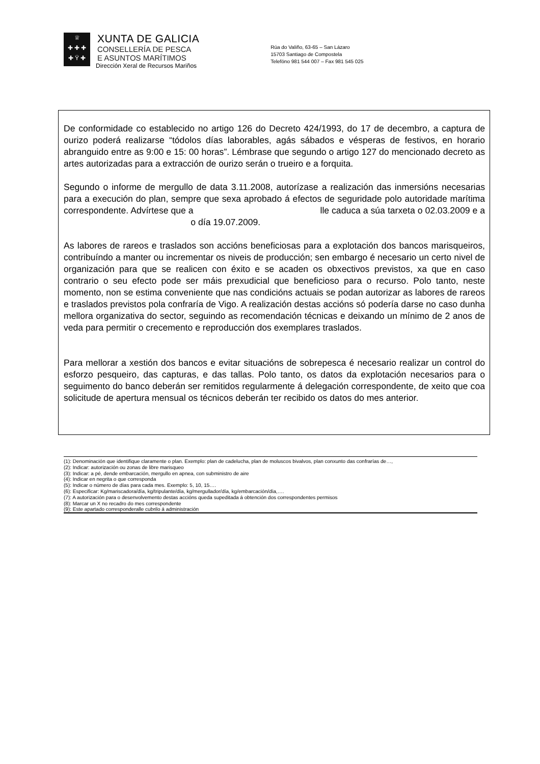♕
✚ ✚ ✚
✚ Ÿ ✚
XUNTA DE GALICIA
CONSELLERÍA DE PESCA
E ASUNTOS MARÍTIMOS
Dirección Xeral de Recursos Mariños
Rúa do Valiño, 63-65 – San Lázaro
15703 Santiago de Compostela
Telefóno 981 544 007 – Fax 981 545 025
De conformidade co establecido no artigo 126 do Decreto 424/1993, do 17 de decembro, a captura de ourizo poderá realizarse “tódolos días laborables, agás sábados e vésperas de festivos, en horario abranguido entre as 9:00 e 15: 00 horas”. Lémbrase que segundo o artigo 127 do mencionado decreto as artes autorizadas para a extracción de ourizo serán o trueiro e a forquita.
Segundo o informe de mergullo de data 3.11.2008, autorízase a realización das inmersións necesarias para a execución do plan, sempre que sexa aprobado á efectos de seguridade polo autoridade marítima correspondente. Advírtese que a lle caduca a súa tarxeta o 02.03.2009 e a o día 19.07.2009.
As labores de rareos e traslados son accións beneficiosas para a explotación dos bancos marisqueiros, contribuíndo a manter ou incrementar os niveis de producción; sen embargo é necesario un certo nivel de organización para que se realicen con éxito e se acaden os obxectivos previstos, xa que en caso contrario o seu efecto pode ser máis prexudicial que beneficioso para o recurso. Polo tanto, neste momento, non se estima conveniente que nas condicións actuais se podan autorizar as labores de rareos e traslados previstos pola confraría de Vigo. A realización destas accións só podería darse no caso dunha mellora organizativa do sector, seguindo as recomendación técnicas e deixando un mínimo de 2 anos de veda para permitir o crecemento e reproducción dos exemplares traslados.
Para mellorar a xestión dos bancos e evitar situacións de sobrepesca é necesario realizar un control do esforzo pesqueiro, das capturas, e das tallas. Polo tanto, os datos da explotación necesarios para o seguimento do banco deberán ser remitidos regularmente á delegación correspondente, de xeito que coa solicitude de apertura mensual os técnicos deberán ter recibido os datos do mes anterior.
(1): Denominación que identifique claramente o plan. Exemplo: plan de cadelucha, plan de moluscos bivalvos, plan conxunto das confrarías de…,
(2): Indicar: autorización ou zonas de libre marisqueo
(3): Indicar: a pé, dende embarcación, mergullo en apnea, con subministro de aire
(4): Indicar en negrita o que corresponda
(5): Indicar o número de días para cada mes. Exemplo: 5, 10, 15….
(6): Especificar: Kg/mariscadora/día, kg/tripulante/día, kg/mergullador/día, kg/embarcación/día,….
(7): A autorización para o desenvolvemento destas accións queda supeditada á obtención dos correspondentes permisos
(8): Marcar un X no recadro do mes correspondente
(9): Este apartado corresponderalle cubrilo á administración